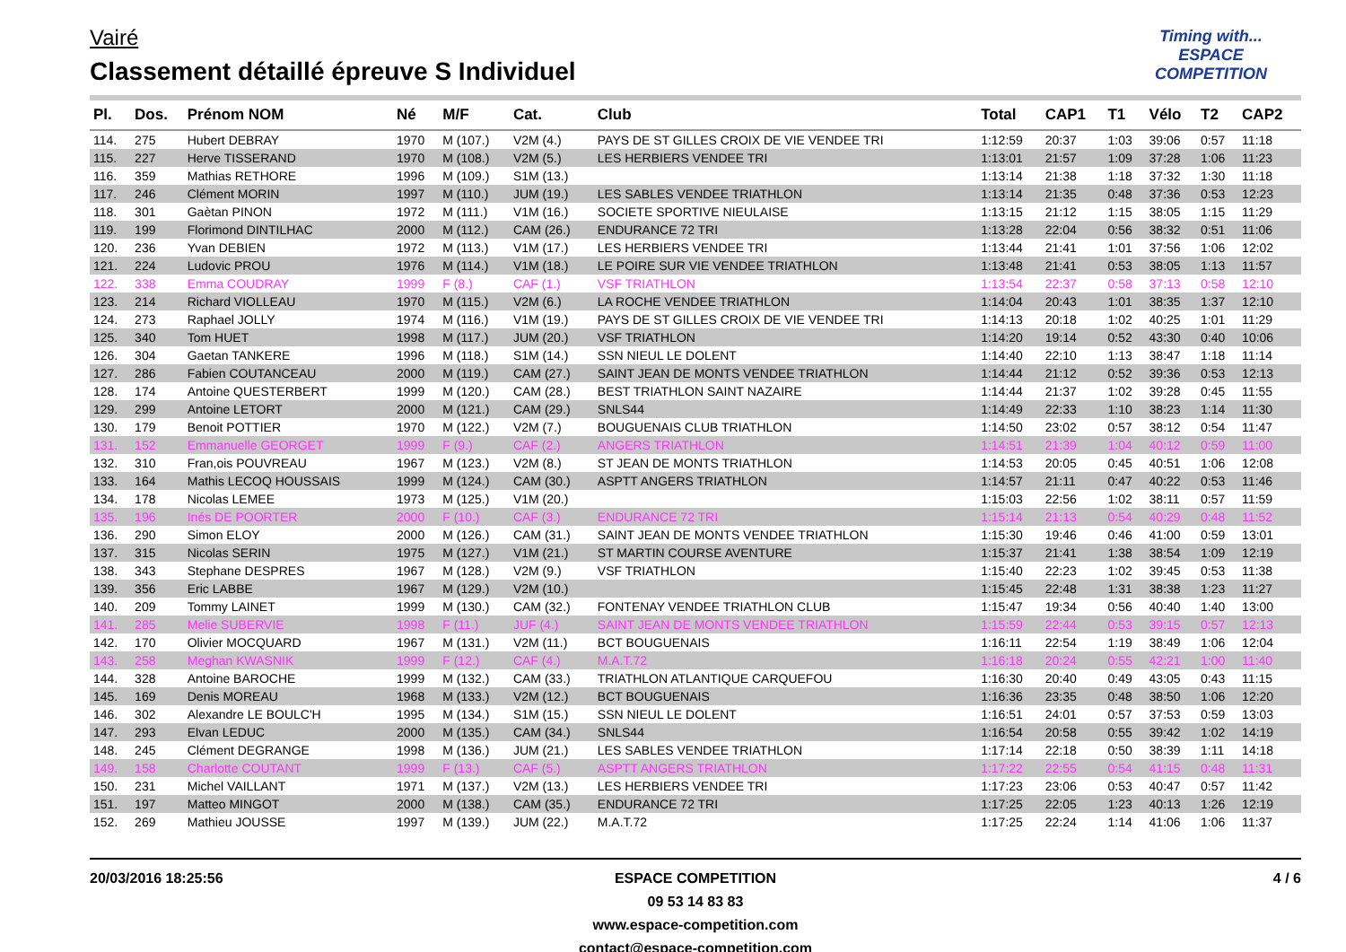Vairé
Classement détaillé épreuve S Individuel
Timing with...
ESPACE COMPETITION
| Pl. | Dos. | Prénom NOM | Né | M/F | Cat. | Club | Total | CAP1 | T1 | Vélo | T2 | CAP2 |
| --- | --- | --- | --- | --- | --- | --- | --- | --- | --- | --- | --- | --- |
| 114. | 275 | Hubert DEBRAY | 1970 | M (107.) | V2M (4.) | PAYS DE ST GILLES CROIX DE VIE VENDEE TRI | 1:12:59 | 20:37 | 1:03 | 39:06 | 0:57 | 11:18 |
| 115. | 227 | Herve TISSERAND | 1970 | M (108.) | V2M (5.) | LES HERBIERS VENDEE TRI | 1:13:01 | 21:57 | 1:09 | 37:28 | 1:06 | 11:23 |
| 116. | 359 | Mathias RETHORE | 1996 | M (109.) | S1M (13.) | | 1:13:14 | 21:38 | 1:18 | 37:32 | 1:30 | 11:18 |
| 117. | 246 | Clément MORIN | 1997 | M (110.) | JUM (19.) | LES SABLES VENDEE TRIATHLON | 1:13:14 | 21:35 | 0:48 | 37:36 | 0:53 | 12:23 |
| 118. | 301 | Gaètan PINON | 1972 | M (111.) | V1M (16.) | SOCIETE SPORTIVE NIEULAISE | 1:13:15 | 21:12 | 1:15 | 38:05 | 1:15 | 11:29 |
| 119. | 199 | Florimond DINTILHAC | 2000 | M (112.) | CAM (26.) | ENDURANCE 72 TRI | 1:13:28 | 22:04 | 0:56 | 38:32 | 0:51 | 11:06 |
| 120. | 236 | Yvan DEBIEN | 1972 | M (113.) | V1M (17.) | LES HERBIERS VENDEE TRI | 1:13:44 | 21:41 | 1:01 | 37:56 | 1:06 | 12:02 |
| 121. | 224 | Ludovic PROU | 1976 | M (114.) | V1M (18.) | LE POIRE SUR VIE VENDEE TRIATHLON | 1:13:48 | 21:41 | 0:53 | 38:05 | 1:13 | 11:57 |
| 122. | 338 | Emma COUDRAY | 1999 | F (8.) | CAF (1.) | VSF TRIATHLON | 1:13:54 | 22:37 | 0:58 | 37:13 | 0:58 | 12:10 |
| 123. | 214 | Richard VIOLLEAU | 1970 | M (115.) | V2M (6.) | LA ROCHE VENDEE TRIATHLON | 1:14:04 | 20:43 | 1:01 | 38:35 | 1:37 | 12:10 |
| 124. | 273 | Raphael JOLLY | 1974 | M (116.) | V1M (19.) | PAYS DE ST GILLES CROIX DE VIE VENDEE TRI | 1:14:13 | 20:18 | 1:02 | 40:25 | 1:01 | 11:29 |
| 125. | 340 | Tom HUET | 1998 | M (117.) | JUM (20.) | VSF TRIATHLON | 1:14:20 | 19:14 | 0:52 | 43:30 | 0:40 | 10:06 |
| 126. | 304 | Gaetan TANKERE | 1996 | M (118.) | S1M (14.) | SSN NIEUL LE DOLENT | 1:14:40 | 22:10 | 1:13 | 38:47 | 1:18 | 11:14 |
| 127. | 286 | Fabien COUTANCEAU | 2000 | M (119.) | CAM (27.) | SAINT JEAN DE MONTS VENDEE TRIATHLON | 1:14:44 | 21:12 | 0:52 | 39:36 | 0:53 | 12:13 |
| 128. | 174 | Antoine QUESTERBERT | 1999 | M (120.) | CAM (28.) | BEST TRIATHLON SAINT NAZAIRE | 1:14:44 | 21:37 | 1:02 | 39:28 | 0:45 | 11:55 |
| 129. | 299 | Antoine LETORT | 2000 | M (121.) | CAM (29.) | SNLS44 | 1:14:49 | 22:33 | 1:10 | 38:23 | 1:14 | 11:30 |
| 130. | 179 | Benoit POTTIER | 1970 | M (122.) | V2M (7.) | BOUGUENAIS CLUB TRIATHLON | 1:14:50 | 23:02 | 0:57 | 38:12 | 0:54 | 11:47 |
| 131. | 152 | Emmanuelle GEORGET | 1999 | F (9.) | CAF (2.) | ANGERS TRIATHLON | 1:14:51 | 21:39 | 1:04 | 40:12 | 0:59 | 11:00 |
| 132. | 310 | Fran,ois POUVREAU | 1967 | M (123.) | V2M (8.) | ST JEAN DE MONTS TRIATHLON | 1:14:53 | 20:05 | 0:45 | 40:51 | 1:06 | 12:08 |
| 133. | 164 | Mathis LECOQ HOUSSAIS | 1999 | M (124.) | CAM (30.) | ASPTT ANGERS TRIATHLON | 1:14:57 | 21:11 | 0:47 | 40:22 | 0:53 | 11:46 |
| 134. | 178 | Nicolas LEMEE | 1973 | M (125.) | V1M (20.) | | 1:15:03 | 22:56 | 1:02 | 38:11 | 0:57 | 11:59 |
| 135. | 196 | Inés DE POORTER | 2000 | F (10.) | CAF (3.) | ENDURANCE 72 TRI | 1:15:14 | 21:13 | 0:54 | 40:29 | 0:48 | 11:52 |
| 136. | 290 | Simon ELOY | 2000 | M (126.) | CAM (31.) | SAINT JEAN DE MONTS VENDEE TRIATHLON | 1:15:30 | 19:46 | 0:46 | 41:00 | 0:59 | 13:01 |
| 137. | 315 | Nicolas SERIN | 1975 | M (127.) | V1M (21.) | ST MARTIN COURSE AVENTURE | 1:15:37 | 21:41 | 1:38 | 38:54 | 1:09 | 12:19 |
| 138. | 343 | Stephane DESPRES | 1967 | M (128.) | V2M (9.) | VSF TRIATHLON | 1:15:40 | 22:23 | 1:02 | 39:45 | 0:53 | 11:38 |
| 139. | 356 | Eric LABBE | 1967 | M (129.) | V2M (10.) | | 1:15:45 | 22:48 | 1:31 | 38:38 | 1:23 | 11:27 |
| 140. | 209 | Tommy LAINET | 1999 | M (130.) | CAM (32.) | FONTENAY VENDEE TRIATHLON CLUB | 1:15:47 | 19:34 | 0:56 | 40:40 | 1:40 | 13:00 |
| 141. | 285 | Melie SUBERVIE | 1998 | F (11.) | JUF (4.) | SAINT JEAN DE MONTS VENDEE TRIATHLON | 1:15:59 | 22:44 | 0:53 | 39:15 | 0:57 | 12:13 |
| 142. | 170 | Olivier MOCQUARD | 1967 | M (131.) | V2M (11.) | BCT BOUGUENAIS | 1:16:11 | 22:54 | 1:19 | 38:49 | 1:06 | 12:04 |
| 143. | 258 | Meghan KWASNIK | 1999 | F (12.) | CAF (4.) | M.A.T.72 | 1:16:18 | 20:24 | 0:55 | 42:21 | 1:00 | 11:40 |
| 144. | 328 | Antoine BAROCHE | 1999 | M (132.) | CAM (33.) | TRIATHLON ATLANTIQUE CARQUEFOU | 1:16:30 | 20:40 | 0:49 | 43:05 | 0:43 | 11:15 |
| 145. | 169 | Denis MOREAU | 1968 | M (133.) | V2M (12.) | BCT BOUGUENAIS | 1:16:36 | 23:35 | 0:48 | 38:50 | 1:06 | 12:20 |
| 146. | 302 | Alexandre LE BOULC'H | 1995 | M (134.) | S1M (15.) | SSN NIEUL LE DOLENT | 1:16:51 | 24:01 | 0:57 | 37:53 | 0:59 | 13:03 |
| 147. | 293 | Elvan LEDUC | 2000 | M (135.) | CAM (34.) | SNLS44 | 1:16:54 | 20:58 | 0:55 | 39:42 | 1:02 | 14:19 |
| 148. | 245 | Clément DEGRANGE | 1998 | M (136.) | JUM (21.) | LES SABLES VENDEE TRIATHLON | 1:17:14 | 22:18 | 0:50 | 38:39 | 1:11 | 14:18 |
| 149. | 158 | Charlotte COUTANT | 1999 | F (13.) | CAF (5.) | ASPTT ANGERS TRIATHLON | 1:17:22 | 22:55 | 0:54 | 41:15 | 0:48 | 11:31 |
| 150. | 231 | Michel VAILLANT | 1971 | M (137.) | V2M (13.) | LES HERBIERS VENDEE TRI | 1:17:23 | 23:06 | 0:53 | 40:47 | 0:57 | 11:42 |
| 151. | 197 | Matteo MINGOT | 2000 | M (138.) | CAM (35.) | ENDURANCE 72 TRI | 1:17:25 | 22:05 | 1:23 | 40:13 | 1:26 | 12:19 |
| 152. | 269 | Mathieu JOUSSE | 1997 | M (139.) | JUM (22.) | M.A.T.72 | 1:17:25 | 22:24 | 1:14 | 41:06 | 1:06 | 11:37 |
20/03/2016 18:25:56 4 / 6 ESPACE COMPETITION
09 53 14 83 83
www.espace-competition.com
contact@espace-competition.com